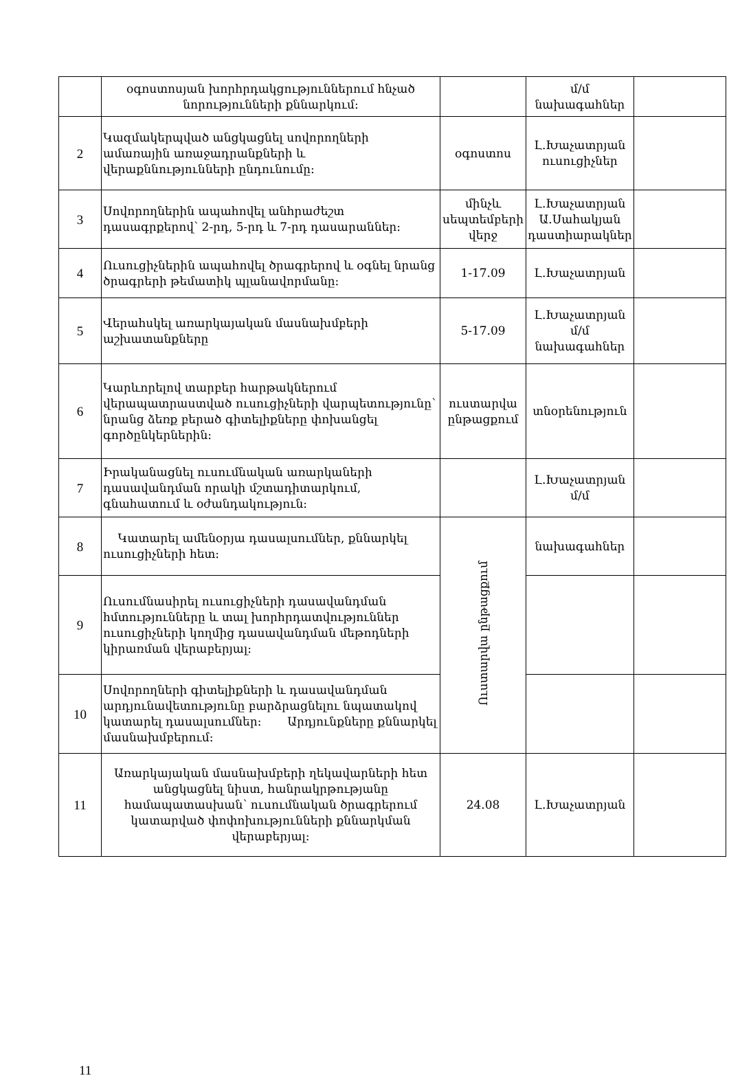| | օգոստոսյան խորհրդակցություններում հնչած նորությունների քննարկում: | | մ/մ նախագահներ | |
| 2 | Կազմակերպված անցկացնել սովորողների ամառային առաջադրանքների և վերաքննությունների ընդունումը: | օգոստոս | Լ.Խաչատրյան ուսուցիչներ | |
| 3 | Սովորողներին ապահովել անհրաժեշտ դասագրքերով՝ 2-րդ, 5-րդ և 7-րդ դասարաններ: | մինչև սեպտեմբերի վերջ | Լ.Խաչատրյան Ա.Սահակյան դաստիարակներ | |
| 4 | Ուսուցիչներին ապահովել ծրագրերով և օգնել նրանց ծրագրերի թեմատիկ պլանավորմանը: | 1-17.09 | Լ.Խաչատրյան | |
| 5 | Վերահսկել առարկայական մասնախմբերի աշխատանքները | 5-17.09 | Լ.Խաչատրյան մ/մ նախագահներ | |
| 6 | Կարևորելով տարբեր հարթակներում վերապատրաստված ուսուցիչների վարպետությունը՝ նրանց ձեռք բերած գիտելիքները փոխանցել գործընկերներին: | ուստարվա ընթացքում | տնօրենություն | |
| 7 | Իրականացնել ուսումնական առարկաների դասավանդման որակի մշտադիտարկում, գնահատում և օժանդակություն: | | Լ.Խաչատրյան մ/մ | |
| 8 | Կատարել ամենօրյա դասալսումներ, քննարկել ուսուցիչների հետ: | Ուստարվա ընթացքում | նախագահներ | |
| 9 | Ուսումնասիրել ուսուցիչների դասավանդման հմտությունները և տալ խորհրդատվություններ ուսուցիչների կողմից դասավանդման մեթոդների կիրառման վերաբերյալ: | | | |
| 10 | Սովորողների գիտելիքների և դասավանդման արդյունավետությունը բարձրացնելու նպատակով կատարել դասալսումներ: Արդյունքները քննարկել մասնախմբերում: | | | |
| 11 | Առարկայական մասնախմբերի ղեկավարների հետ անցկացնել նիստ, հանրակրթությանը համապատասխան՝ ուսումնական ծրագրերում կատարված փոփոխությունների քննարկման վերաբերյալ: | 24.08 | Լ.Խաչատրյան | |
11